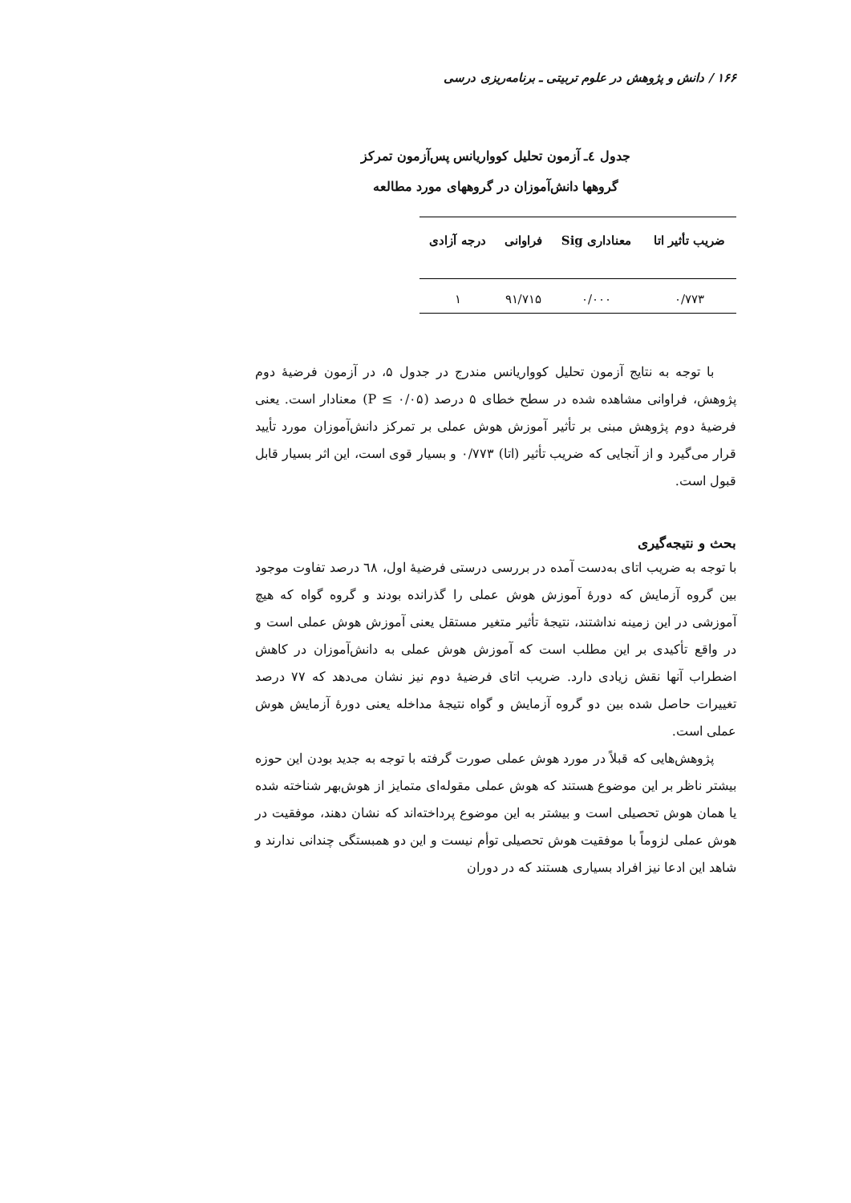۱۶۶ / دانش و پژوهش در علوم تربیتی ـ برنامه‌ریزی درسی
جدول ٤ـ آزمون تحلیل کوواریانس پس‌آزمون تمرکز
گروهها دانش‌آموزان در گروههای مورد مطالعه
| ضریب تأثیر اتا | معناداری Sig | فراوانی | درجه آزادی |
| --- | --- | --- | --- |
| ۰/۷۷۳ | ۰/۰۰۰ | ۹۱/۷۱۵ | ۱ |
با توجه به نتایج آزمون تحلیل کوواریانس مندرج در جدول ۵، در آزمون فرضیهٔ دوم پژوهش، فراوانی مشاهده شده در سطح خطای ۵ درصد (P ≤ ۰/۰۵) معنادار است. یعنی فرضیهٔ دوم پژوهش مبنی بر تأثیر آموزش هوش عملی بر تمرکز دانش‌آموزان مورد تأیید قرار می‌گیرد و از آنجایی که ضریب تأثیر (اتا) ۰/۷۷۳ و بسیار قوی است، این اثر بسیار قابل قبول است.
بحث و نتیجه‌گیری
با توجه به ضریب اتای به‌دست آمده در بررسی درستی فرضیهٔ اول، ٦٨ درصد تفاوت موجود بین گروه آزمایش که دورهٔ آموزش هوش عملی را گذرانده بودند و گروه گواه که هیچ آموزشی در این زمینه نداشتند، نتیجهٔ تأثیر متغیر مستقل یعنی آموزش هوش عملی است و در واقع تأکیدی بر این مطلب است که آموزش هوش عملی به دانش‌آموزان در کاهش اضطراب آنها نقش زیادی دارد. ضریب اتای فرضیهٔ دوم نیز نشان می‌دهد که ۷۷ درصد تغییرات حاصل شده بین دو گروه آزمایش و گواه نتیجهٔ مداخله یعنی دورهٔ آزمایش هوش عملی است.
پژوهش‌هایی که قبلاً در مورد هوش عملی صورت گرفته با توجه به جدید بودن این حوزه بیشتر ناظر بر این موضوع هستند که هوش عملی مقوله‌ای متمایز از هوش‌بهر شناخته شده یا همان هوش تحصیلی است و بیشتر به این موضوع پرداخته‌اند که نشان دهند، موفقیت در هوش عملی لزوماً با موفقیت هوش تحصیلی توأم نیست و این دو همبستگی چندانی ندارند و شاهد این ادعا نیز افراد بسیاری هستند که در دوران